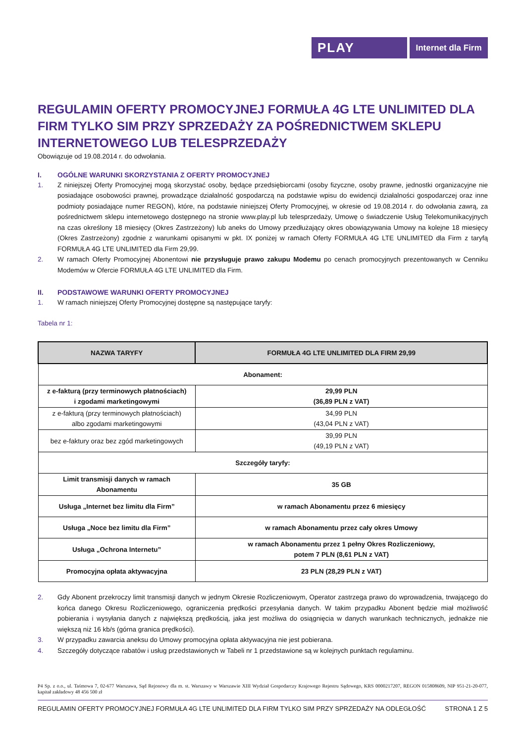PLAY
Internet dla Firm
REGULAMIN OFERTY PROMOCYJNEJ FORMUŁA 4G LTE UNLIMITED DLA FIRM TYLKO SIM PRZY SPRZEDAŻY ZA POŚREDNICTWEM SKLEPU INTERNETOWEGO LUB TELESPRZEDAŻY
Obowiązuje od 19.08.2014 r. do odwołania.
I. OGÓLNE WARUNKI SKORZYSTANIA Z OFERTY PROMOCYJNEJ
1. Z niniejszej Oferty Promocyjnej mogą skorzystać osoby, będące przedsiębiorcami (osoby fizyczne, osoby prawne, jednostki organizacyjne nie posiadające osobowości prawnej, prowadzące działalność gospodarczą na podstawie wpisu do ewidencji działalności gospodarczej oraz inne podmioty posiadające numer REGON), które, na podstawie niniejszej Oferty Promocyjnej, w okresie od 19.08.2014 r. do odwołania zawrą, za pośrednictwem sklepu internetowego dostępnego na stronie www.play.pl lub telesprzedaży, Umowę o świadczenie Usług Telekomunikacyjnych na czas określony 18 miesięcy (Okres Zastrzeżony) lub aneks do Umowy przedłużający okres obowiązywania Umowy na kolejne 18 miesięcy (Okres Zastrzeżony) zgodnie z warunkami opisanymi w pkt. IX poniżej w ramach Oferty FORMUŁA 4G LTE UNLIMITED dla Firm z taryfą FORMUŁA 4G LTE UNLIMITED dla Firm 29,99.
2. W ramach Oferty Promocyjnej Abonentowi nie przysługuje prawo zakupu Modemu po cenach promocyjnych prezentowanych w Cenniku Modemów w Ofercie FORMUŁA 4G LTE UNLIMITED dla Firm.
II. PODSTAWOWE WARUNKI OFERTY PROMOCYJNEJ
1. W ramach niniejszej Oferty Promocyjnej dostępne są następujące taryfy:
Tabela nr 1:
| NAZWA TARYFY | FORMUŁA 4G LTE UNLIMITED DLA FIRM 29,99 |
| --- | --- |
| Abonament: | |
| z e-fakturą (przy terminowych płatnościach) i zgodami marketingowymi | 29,99 PLN (36,89 PLN z VAT) |
| z e-fakturą (przy terminowych płatnościach) albo zgodami marketingowymi | 34,99 PLN (43,04 PLN z VAT) |
| bez e-faktury oraz bez zgód marketingowych | 39,99 PLN (49,19 PLN z VAT) |
| Szczegóły taryfy: | |
| Limit transmisji danych w ramach Abonamentu | 35 GB |
| Usługa „Internet bez limitu dla Firm” | w ramach Abonamentu przez 6 miesięcy |
| Usługa „Noce bez limitu dla Firm” | w ramach Abonamentu przez cały okres Umowy |
| Usługa „Ochrona Internetu” | w ramach Abonamentu przez 1 pełny Okres Rozliczeniowy, potem 7 PLN (8,61 PLN z VAT) |
| Promocyjna opłata aktywacyjna | 23 PLN (28,29 PLN z VAT) |
2. Gdy Abonent przekroczy limit transmisji danych w jednym Okresie Rozliczeniowym, Operator zastrzega prawo do wprowadzenia, trwającego do końca danego Okresu Rozliczeniowego, ograniczenia prędkości przesyłania danych. W takim przypadku Abonent będzie miał możliwość pobierania i wysyłania danych z największą prędkością, jaka jest możliwa do osiągnięcia w danych warunkach technicznych, jednakże nie większą niż 16 kb/s (górna granica prędkości).
3. W przypadku zawarcia aneksu do Umowy promocyjna opłata aktywacyjna nie jest pobierana.
4. Szczegóły dotyczące rabatów i usług przedstawionych w Tabeli nr 1 przedstawione są w kolejnych punktach regulaminu.
P4 Sp. z o.o., ul. Taśmowa 7, 02-677 Warszawa, Sąd Rejonowy dla m. st. Warszawy w Warszawie XIII Wydział Gospodarczy Krajowego Rejestru Sądowego, KRS 0000217207, REGON 015808609, NIP 951-21-20-077, kapitał zakładowy 48 456 500 zł
REGULAMIN OFERTY PROMOCYJNEJ FORMUŁA 4G LTE UNLIMITED DLA FIRM TYLKO SIM PRZY SPRZEDAŻY NA ODLEGŁOŚĆ STRONA 1 Z 5